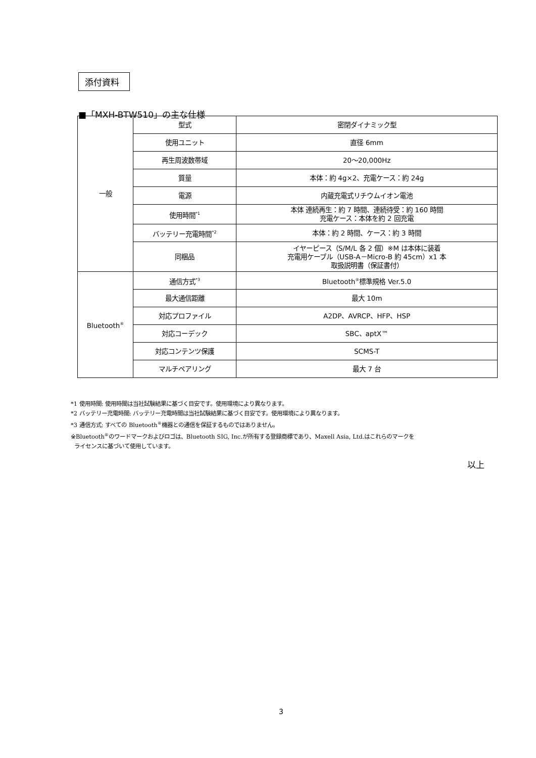添付資料
■「MXH-BTW510」の主な仕様
| 一般 | 型式 | 密閉ダイナミック型 |
| | 使用ユニット | 直径 6mm |
| | 再生周波数帯域 | 20～20,000Hz |
| | 質量 | 本体：約 4g×2、充電ケース：約 24g |
| | 電源 | 内蔵充電式リチウムイオン電池 |
| | 使用時間<sup>*1</sup> | 本体 連続再生：約 7 時間、連続待受：約 160 時間 充電ケース：本体を約 2 回充電 |
| | バッテリー充電時間<sup>*2</sup> | 本体：約 2 時間、ケース：約 3 時間 |
| | 同梱品 | イヤーピース（S/M/L 各 2 個）※M は本体に装着 充電用ケーブル（USB-A－Micro-B 約 45cm）x1 本 取扱説明書（保証書付） |
| Bluetooth<sup>®</sup> | 通信方式<sup>*3</sup> | Bluetooth<sup>®</sup>標準規格 Ver.5.0 |
| | 最大通信距離 | 最大 10m |
| | 対応プロファイル | A2DP、AVRCP、HFP、HSP |
| | 対応コーデック | SBC、aptX™ |
| | 対応コンテンツ保護 | SCMS-T |
| | マルチペアリング | 最大 7 台 |
*1 使用時間: 使用時間は当社試験結果に基づく目安です。使用環境により異なります。
*2 バッテリー充電時間: バッテリー充電時間は当社試験結果に基づく目安です。使用環境により異なります。
*3 通信方式: すべての Bluetooth<sup>®</sup>機器との通信を保証するものではありません。
※Bluetooth<sup>®</sup>のワードマークおよびロゴは、Bluetooth SIG, Inc.が所有する登録商標であり、Maxell Asia, Ltd.はこれらのマークを
ライセンスに基づいて使用しています。
以上
3